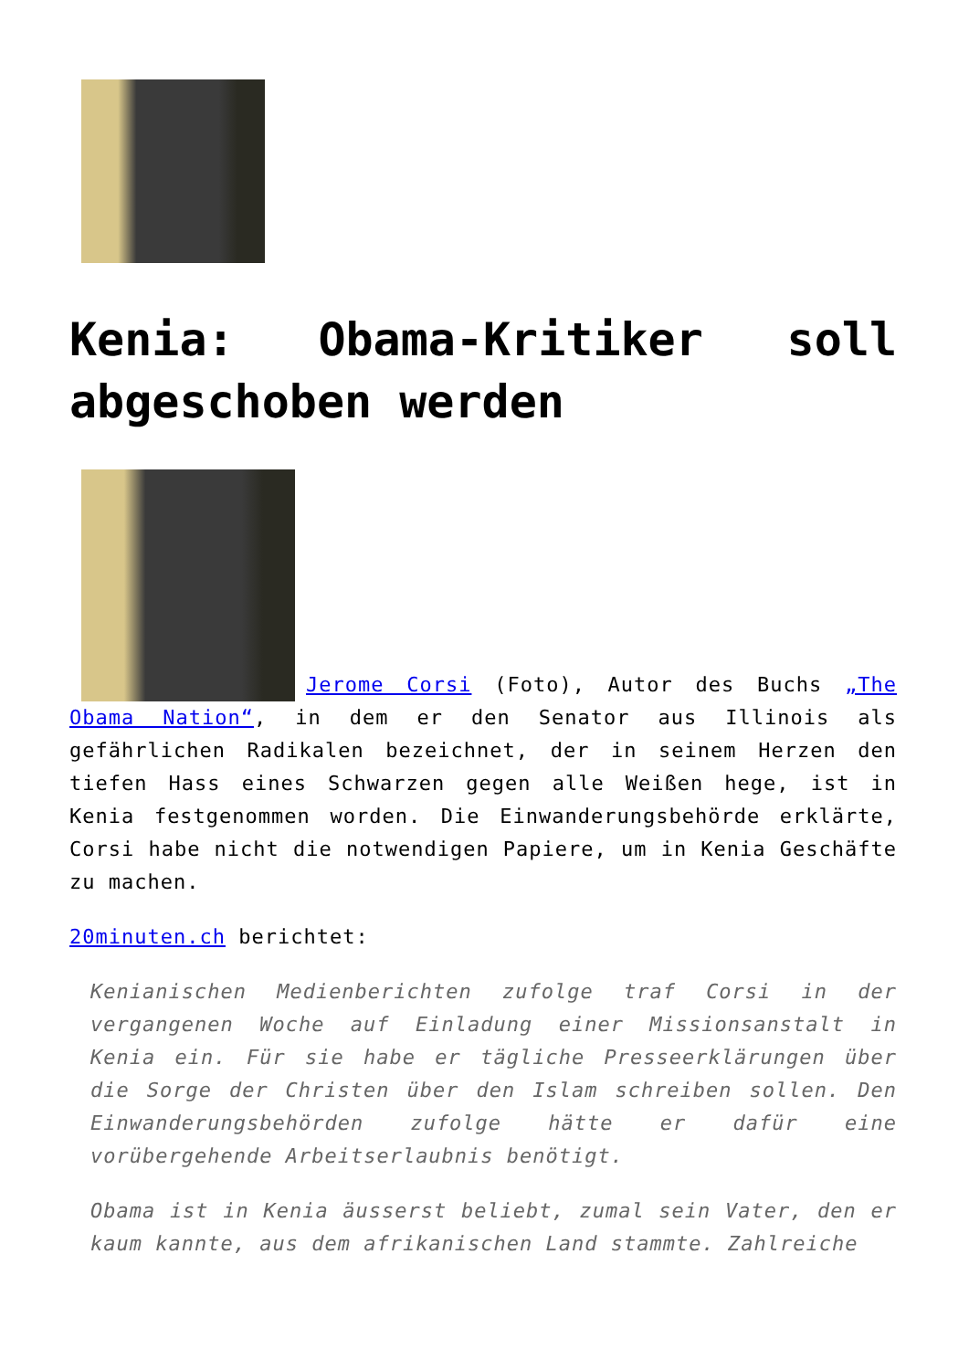Kenia: Obama-Kritiker soll abgeschoben werden
Jerome Corsi (Foto), Autor des Buchs „The Obama Nation“, in dem er den Senator aus Illinois als gefährlichen Radikalen bezeichnet, der in seinem Herzen den tiefen Hass eines Schwarzen gegen alle Weißen hege, ist in Kenia festgenommen worden. Die Einwanderungsbehörde erklärte, Corsi habe nicht die notwendigen Papiere, um in Kenia Geschäfte zu machen.
20minuten.ch berichtet:
Kenianischen Medienberichten zufolge traf Corsi in der vergangenen Woche auf Einladung einer Missionsanstalt in Kenia ein. Für sie habe er tägliche Presseerklärungen über die Sorge der Christen über den Islam schreiben sollen. Den Einwanderungsbehörden zufolge hätte er dafür eine vorübergehende Arbeitserlaubnis benötigt.
Obama ist in Kenia äusserst beliebt, zumal sein Vater, den er kaum kannte, aus dem afrikanischen Land stammte. Zahlreiche